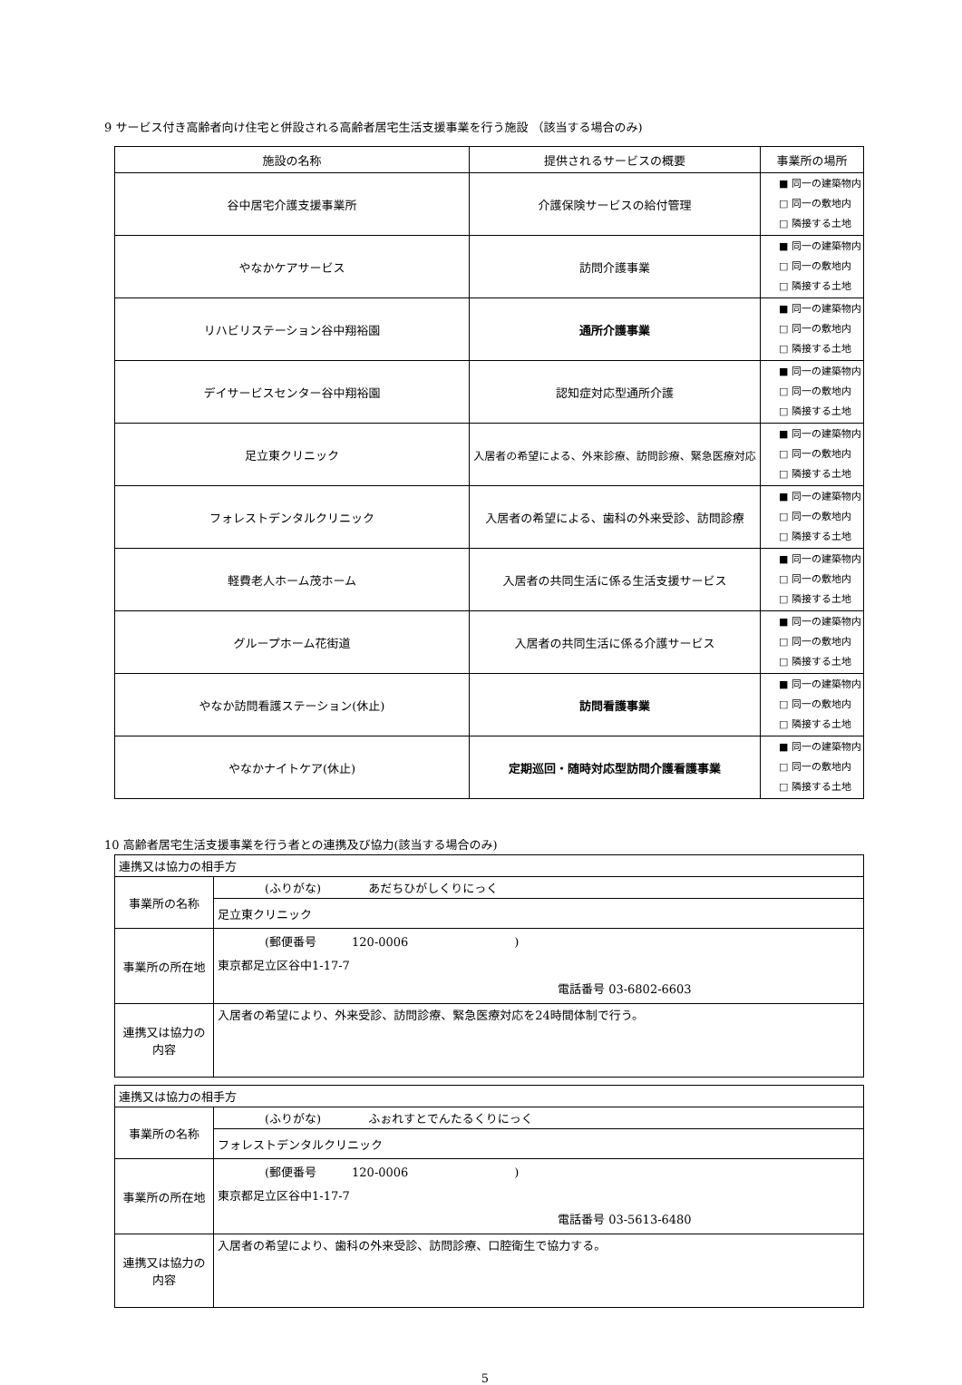9 サービス付き高齢者向け住宅と併設される高齢者居宅生活支援事業を行う施設 （該当する場合のみ)
| 施設の名称 | 提供されるサービスの概要 | 事業所の場所 |
| --- | --- | --- |
| 谷中居宅介護支援事業所 | 介護保険サービスの給付管理 | ■ 同一の建築物内 □ 同一の敷地内 □ 隣接する土地 |
| やなかケアサービス | 訪問介護事業 | ■ 同一の建築物内 □ 同一の敷地内 □ 隣接する土地 |
| リハビリステーション谷中翔裕園 | 通所介護事業 | ■ 同一の建築物内 □ 同一の敷地内 □ 隣接する土地 |
| デイサービスセンター谷中翔裕園 | 認知症対応型通所介護 | ■ 同一の建築物内 □ 同一の敷地内 □ 隣接する土地 |
| 足立東クリニック | 入居者の希望による、外来診療、訪問診療、緊急医療対応 | ■ 同一の建築物内 □ 同一の敷地内 □ 隣接する土地 |
| フォレストデンタルクリニック | 入居者の希望による、歯科の外来受診、訪問診療 | ■ 同一の建築物内 □ 同一の敷地内 □ 隣接する土地 |
| 軽費老人ホーム茂ホーム | 入居者の共同生活に係る生活支援サービス | ■ 同一の建築物内 □ 同一の敷地内 □ 隣接する土地 |
| グループホーム花街道 | 入居者の共同生活に係る介護サービス | ■ 同一の建築物内 □ 同一の敷地内 □ 隣接する土地 |
| やなか訪問看護ステーション(休止) | 訪問看護事業 | ■ 同一の建築物内 □ 同一の敷地内 □ 隣接する土地 |
| やなかナイトケア(休止) | 定期巡回・随時対応型訪問介護看護事業 | ■ 同一の建築物内 □ 同一の敷地内 □ 隣接する土地 |
10 高齢者居宅生活支援事業を行う者との連携及び協力(該当する場合のみ)
| 連携又は協力の相手方 | |
| 事業所の名称 | (ふりがな) あだちひがしくりにっく |
| | 足立東クリニック |
| 事業所の所在地 | (郵便番号 120-0006 ) 東京都足立区谷中1-17-7 電話番号 03-6802-6603 |
| 連携又は協力の内容 | 入居者の希望により、外来受診、訪問診療、緊急医療対応を24時間体制で行う。 |
| 連携又は協力の相手方 | |
| 事業所の名称 | (ふりがな) ふぉれすとでんたるくりにっく |
| | フォレストデンタルクリニック |
| 事業所の所在地 | (郵便番号 120-0006 ) 東京都足立区谷中1-17-7 電話番号 03-5613-6480 |
| 連携又は協力の内容 | 入居者の希望により、歯科の外来受診、訪問診療、口腔衛生で協力する。 |
5